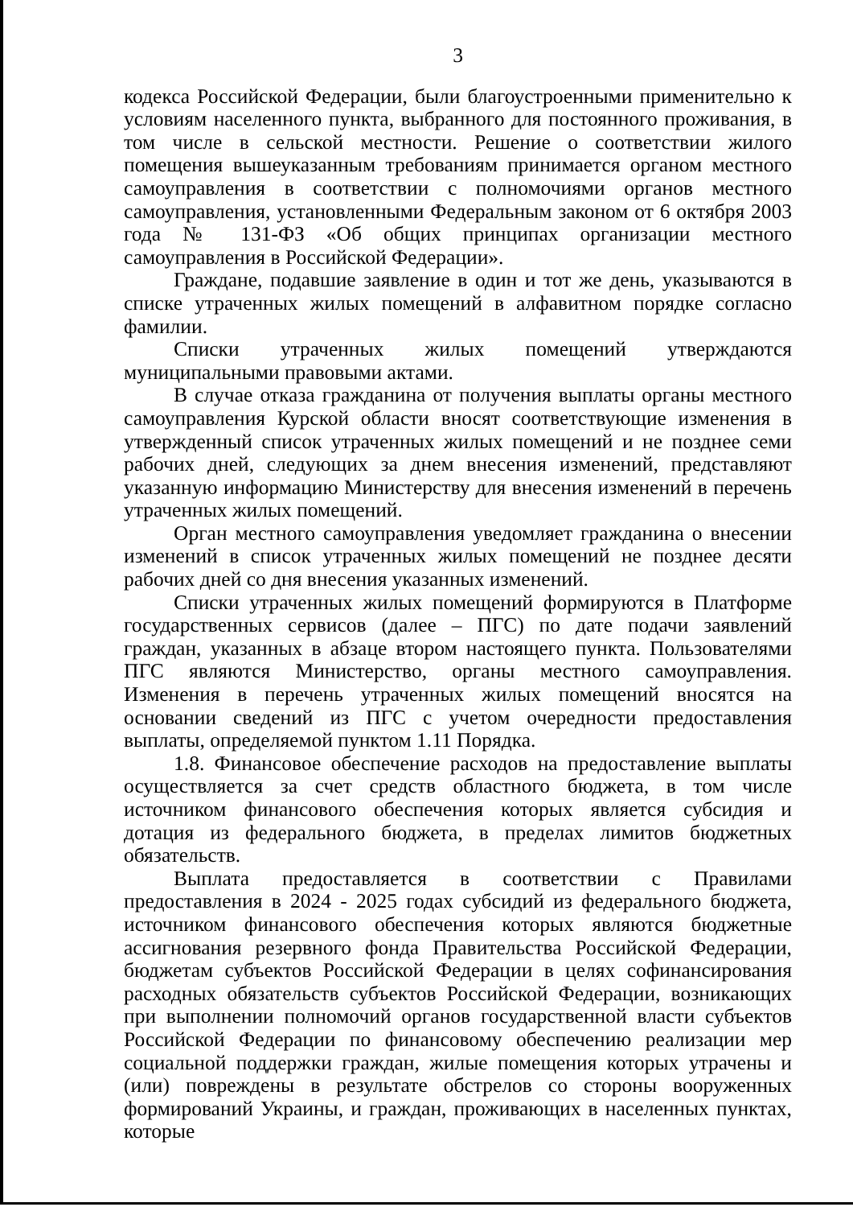3
кодекса Российской Федерации, были благоустроенными применительно к условиям населенного пункта, выбранного для постоянного проживания, в том числе в сельской местности. Решение о соответствии жилого помещения вышеуказанным требованиям принимается органом местного самоуправления в соответствии с полномочиями органов местного самоуправления, установленными Федеральным законом от 6 октября 2003 года № 131-ФЗ «Об общих принципах организации местного самоуправления в Российской Федерации».
Граждане, подавшие заявление в один и тот же день, указываются в списке утраченных жилых помещений в алфавитном порядке согласно фамилии.
Списки утраченных жилых помещений утверждаются муниципальными правовыми актами.
В случае отказа гражданина от получения выплаты органы местного самоуправления Курской области вносят соответствующие изменения в утвержденный список утраченных жилых помещений и не позднее семи рабочих дней, следующих за днем внесения изменений, представляют указанную информацию Министерству для внесения изменений в перечень утраченных жилых помещений.
Орган местного самоуправления уведомляет гражданина о внесении изменений в список утраченных жилых помещений не позднее десяти рабочих дней со дня внесения указанных изменений.
Списки утраченных жилых помещений формируются в Платформе государственных сервисов (далее – ПГС) по дате подачи заявлений граждан, указанных в абзаце втором настоящего пункта. Пользователями ПГС являются Министерство, органы местного самоуправления. Изменения в перечень утраченных жилых помещений вносятся на основании сведений из ПГС с учетом очередности предоставления выплаты, определяемой пунктом 1.11 Порядка.
1.8. Финансовое обеспечение расходов на предоставление выплаты осуществляется за счет средств областного бюджета, в том числе источником финансового обеспечения которых является субсидия и дотация из федерального бюджета, в пределах лимитов бюджетных обязательств.
Выплата предоставляется в соответствии с Правилами предоставления в 2024 - 2025 годах субсидий из федерального бюджета, источником финансового обеспечения которых являются бюджетные ассигнования резервного фонда Правительства Российской Федерации, бюджетам субъектов Российской Федерации в целях софинансирования расходных обязательств субъектов Российской Федерации, возникающих при выполнении полномочий органов государственной власти субъектов Российской Федерации по финансовому обеспечению реализации мер социальной поддержки граждан, жилые помещения которых утрачены и (или) повреждены в результате обстрелов со стороны вооруженных формирований Украины, и граждан, проживающих в населенных пунктах, которые